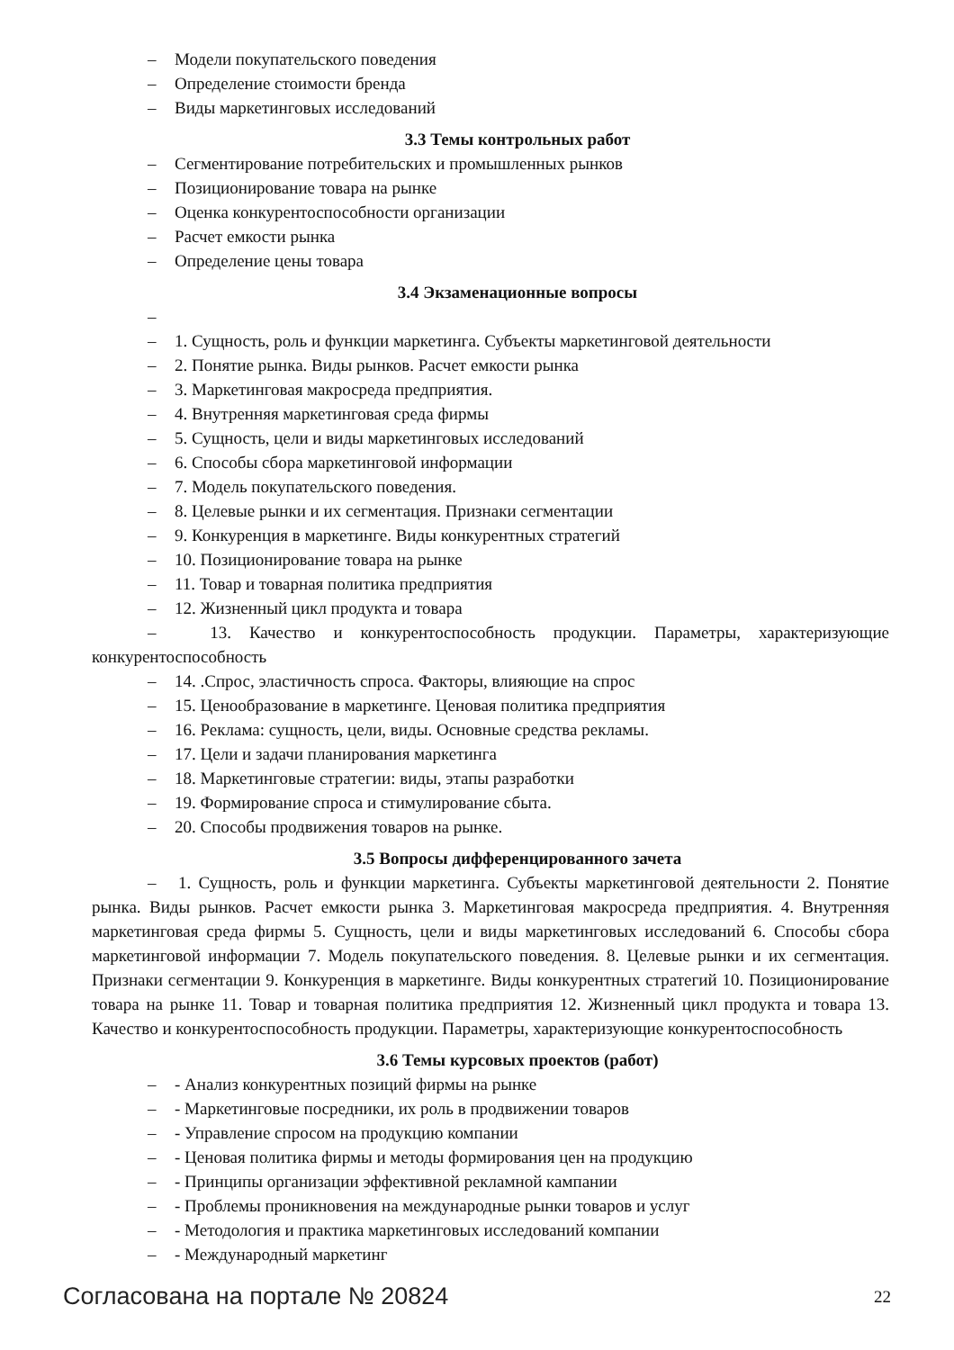– Модели покупательского поведения
– Определение стоимости бренда
– Виды маркетинговых исследований
3.3 Темы контрольных работ
– Сегментирование потребительских и промышленных рынков
– Позиционирование товара на рынке
– Оценка конкурентоспособности организации
– Расчет емкости рынка
– Определение цены товара
3.4 Экзаменационные вопросы
–
– 1. Сущность, роль и функции маркетинга. Субъекты маркетинговой деятельности
– 2. Понятие рынка. Виды рынков. Расчет емкости рынка
– 3. Маркетинговая макросреда предприятия.
– 4. Внутренняя маркетинговая среда фирмы
– 5. Сущность, цели и виды маркетинговых исследований
– 6. Способы сбора маркетинговой информации
– 7. Модель покупательского поведения.
– 8. Целевые рынки и их сегментация. Признаки сегментации
– 9. Конкуренция в маркетинге. Виды конкурентных стратегий
– 10. Позиционирование товара на рынке
– 11. Товар и товарная политика предприятия
– 12. Жизненный цикл продукта и товара
– 13. Качество и конкурентоспособность продукции. Параметры, характеризующие конкурентоспособность
– 14. .Спрос, эластичность спроса. Факторы, влияющие на спрос
– 15. Ценообразование в маркетинге. Ценовая политика предприятия
– 16. Реклама: сущность, цели, виды. Основные средства рекламы.
– 17. Цели и задачи планирования маркетинга
– 18. Маркетинговые стратегии: виды, этапы разработки
– 19. Формирование спроса и стимулирование сбыта.
– 20. Способы продвижения товаров на рынке.
3.5 Вопросы дифференцированного зачета
– 1. Сущность, роль и функции маркетинга. Субъекты маркетинговой деятельности 2. Понятие рынка. Виды рынков. Расчет емкости рынка 3. Маркетинговая макросреда предприятия. 4. Внутренняя маркетинговая среда фирмы 5. Сущность, цели и виды маркетинговых исследований 6. Способы сбора маркетинговой информации 7. Модель покупательского поведения. 8. Целевые рынки и их сегментация. Признаки сегментации 9. Конкуренция в маркетинге. Виды конкурентных стратегий 10. Позиционирование товара на рынке 11. Товар и товарная политика предприятия 12. Жизненный цикл продукта и товара 13. Качество и конкурентоспособность продукции. Параметры, характеризующие конкурентоспособность
3.6 Темы курсовых проектов (работ)
– - Анализ конкурентных позиций фирмы на рынке
– - Маркетинговые посредники, их роль в продвижении товаров
– - Управление спросом на продукцию компании
– - Ценовая политика фирмы и методы формирования цен на продукцию
– - Принципы организации эффективной рекламной кампании
– - Проблемы проникновения на международные рынки товаров и услуг
– - Методология и практика маркетинговых исследований компании
– - Международный маркетинг
Согласована на портале № 20824
22